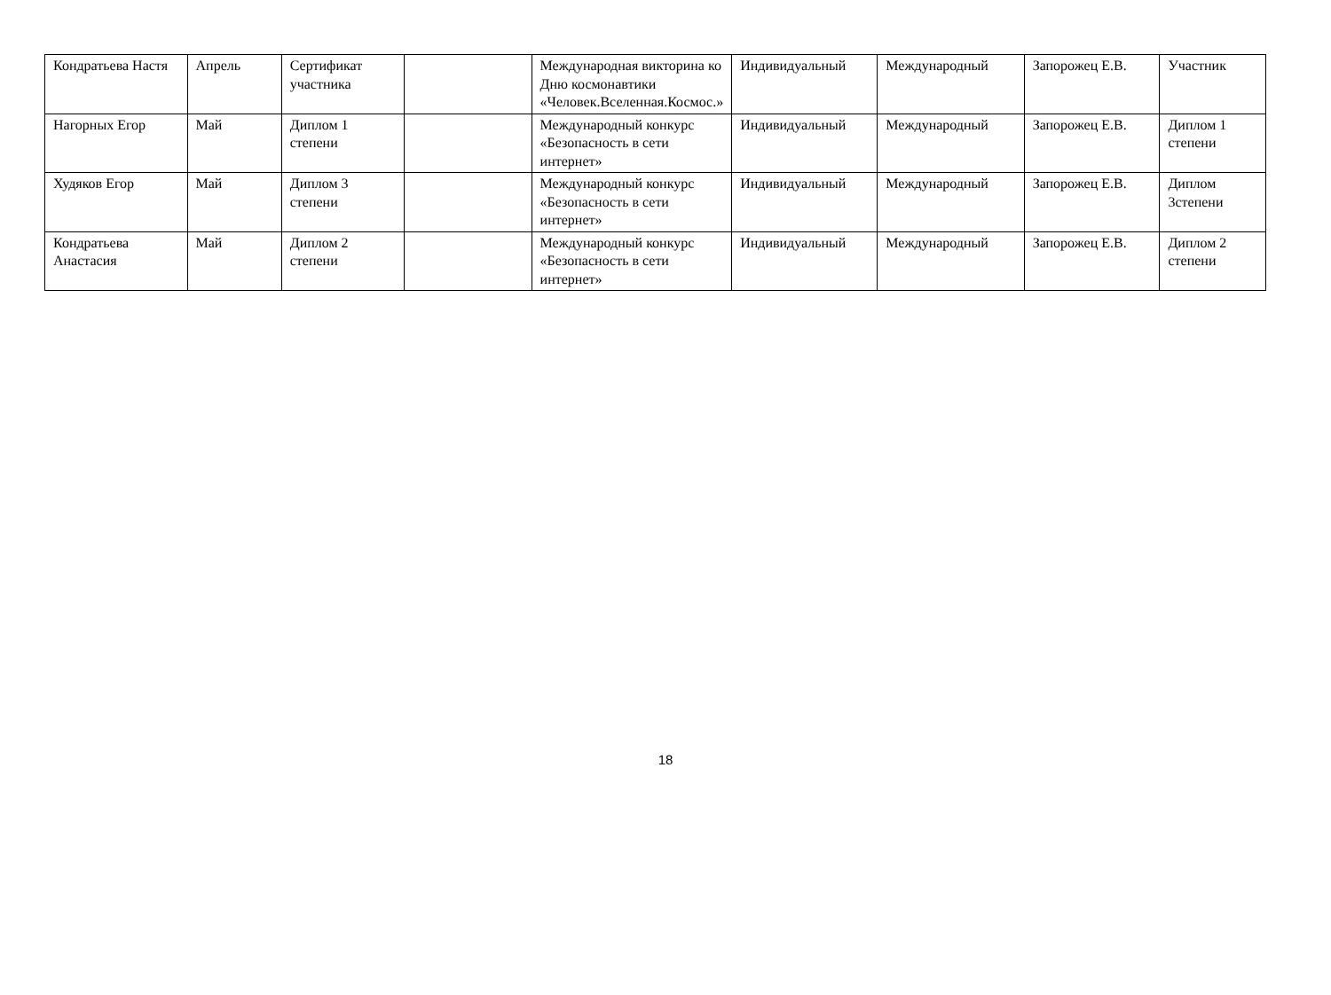| Кондратьева Настя | Апрель | Сертификат участника | | Международная викторина ко Дню космонавтики «Человек.Вселенная.Космос.» | Индивидуальный | Международный | Запорожец Е.В. | Участник |
| Нагорных Егор | Май | Диплом 1 степени | | Международный конкурс «Безопасность в сети интернет» | Индивидуальный | Международный | Запорожец Е.В. | Диплом 1 степени |
| Худяков Егор | Май | Диплом 3 степени | | Международный конкурс «Безопасность в сети интернет» | Индивидуальный | Международный | Запорожец Е.В. | Диплом 3степени |
| Кондратьева Анастасия | Май | Диплом 2 степени | | Международный конкурс «Безопасность в сети интернет» | Индивидуальный | Международный | Запорожец Е.В. | Диплом 2 степени |
18